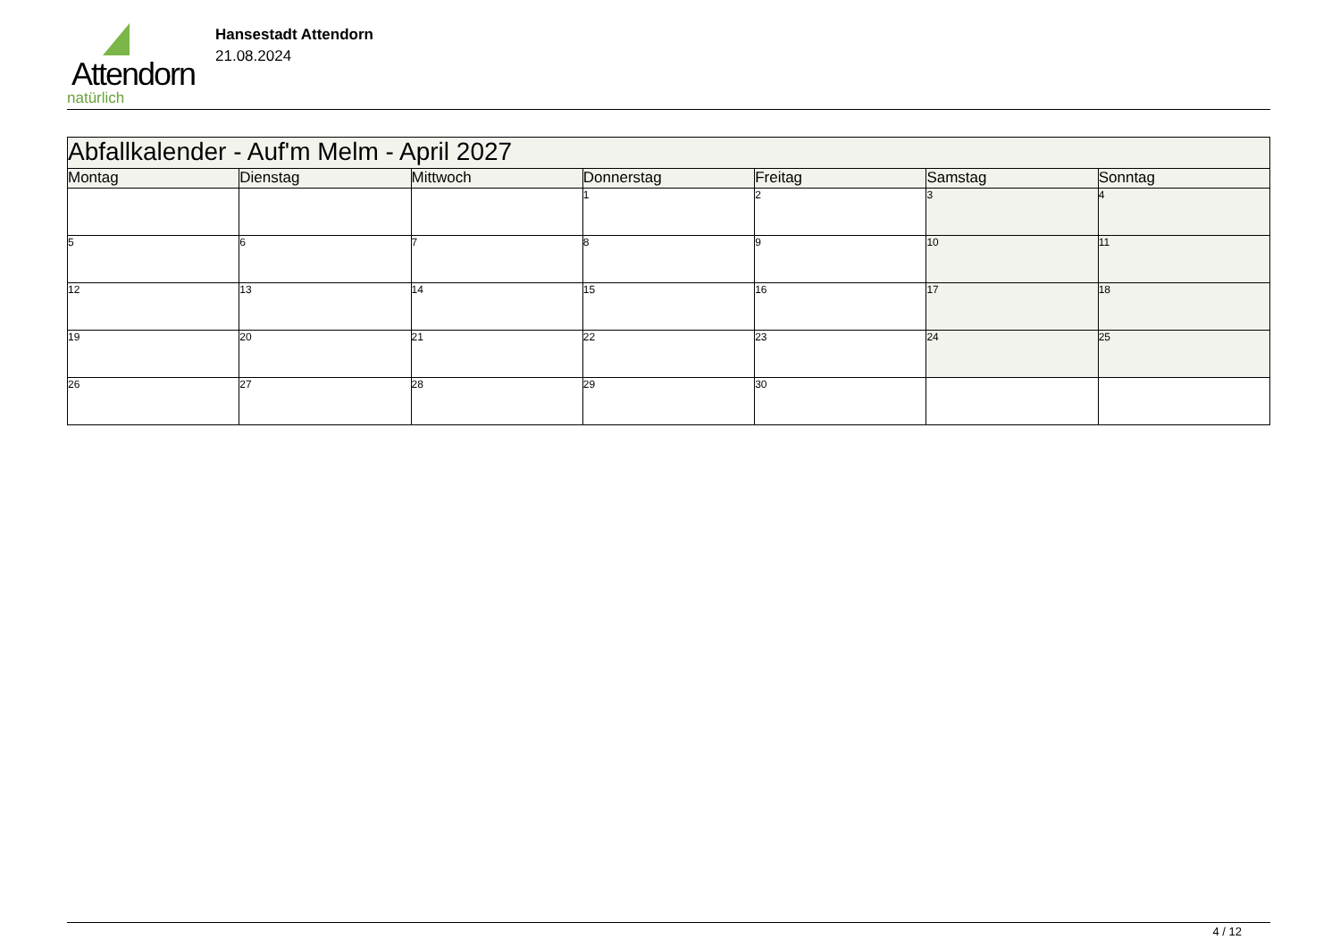Attendorn
natürlich
Hansestadt Attendorn
21.08.2024
| Abfallkalender - Auf'm Melm - April 2027 | | | | | | |
| Montag | Dienstag | Mittwoch | Donnerstag | Freitag | Samstag | Sonntag |
| | | | 1 | 2 | 3 | 4 |
| 5 | 6 | 7 | 8 | 9 | 10 | 11 |
| 12 | 13 | 14 | 15 | 16 | 17 | 18 |
| 19 | 20 | 21 | 22 | 23 | 24 | 25 |
| 26 | 27 | 28 | 29 | 30 | | |
4 / 12